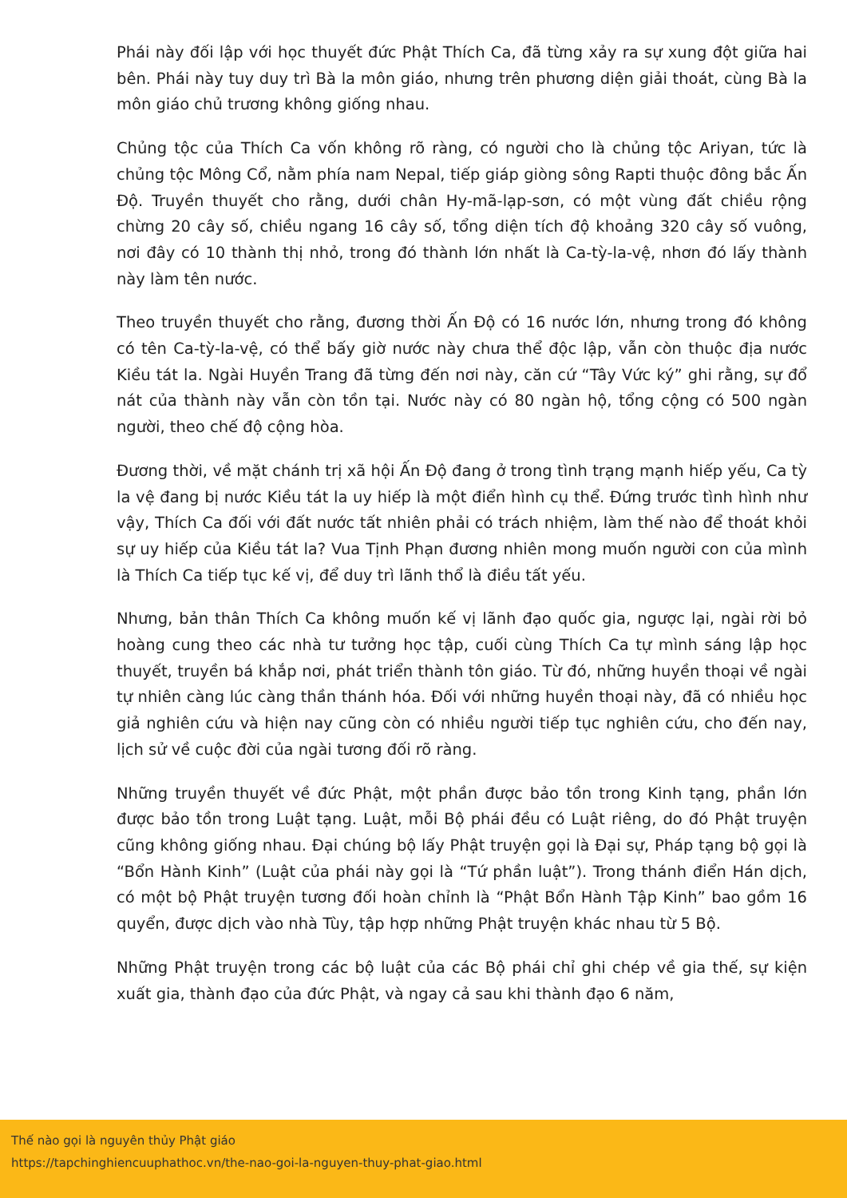Phái này đối lập với học thuyết đức Phật Thích Ca, đã từng xảy ra sự xung đột giữa hai bên. Phái này tuy duy trì Bà la môn giáo, nhưng trên phương diện giải thoát, cùng Bà la môn giáo chủ trương không giống nhau.
Chủng tộc của Thích Ca vốn không rõ ràng, có người cho là chủng tộc Ariyan, tức là chủng tộc Mông Cổ, nằm phía nam Nepal, tiếp giáp giòng sông Rapti thuộc đông bắc Ấn Độ. Truyền thuyết cho rằng, dưới chân Hy-mã-lạp-sơn, có một vùng đất chiều rộng chừng 20 cây số, chiều ngang 16 cây số, tổng diện tích độ khoảng 320 cây số vuông, nơi đây có 10 thành thị nhỏ, trong đó thành lớn nhất là Ca-tỳ-la-vệ, nhơn đó lấy thành này làm tên nước.
Theo truyền thuyết cho rằng, đương thời Ấn Độ có 16 nước lớn, nhưng trong đó không có tên Ca-tỳ-la-vệ, có thể bấy giờ nước này chưa thể độc lập, vẫn còn thuộc địa nước Kiều tát la. Ngài Huyền Trang đã từng đến nơi này, căn cứ “Tây Vức ký” ghi rằng, sự đổ nát của thành này vẫn còn tồn tại. Nước này có 80 ngàn hộ, tổng cộng có 500 ngàn người, theo chế độ cộng hòa.
Đương thời, về mặt chánh trị xã hội Ấn Độ đang ở trong tình trạng mạnh hiếp yếu, Ca tỳ la vệ đang bị nước Kiều tát la uy hiếp là một điển hình cụ thể. Đứng trước tình hình như vậy, Thích Ca đối với đất nước tất nhiên phải có trách nhiệm, làm thế nào để thoát khỏi sự uy hiếp của Kiều tát la? Vua Tịnh Phạn đương nhiên mong muốn người con của mình là Thích Ca tiếp tục kế vị, để duy trì lãnh thổ là điều tất yếu.
Nhưng, bản thân Thích Ca không muốn kế vị lãnh đạo quốc gia, ngược lại, ngài rời bỏ hoàng cung theo các nhà tư tưởng học tập, cuối cùng Thích Ca tự mình sáng lập học thuyết, truyền bá khắp nơi, phát triển thành tôn giáo. Từ đó, những huyền thoại về ngài tự nhiên càng lúc càng thần thánh hóa. Đối với những huyền thoại này, đã có nhiều học giả nghiên cứu và hiện nay cũng còn có nhiều người tiếp tục nghiên cứu, cho đến nay, lịch sử về cuộc đời của ngài tương đối rõ ràng.
Những truyền thuyết về đức Phật, một phần được bảo tồn trong Kinh tạng, phần lớn được bảo tồn trong Luật tạng. Luật, mỗi Bộ phái đều có Luật riêng, do đó Phật truyện cũng không giống nhau. Đại chúng bộ lấy Phật truyện gọi là Đại sự, Pháp tạng bộ gọi là “Bổn Hành Kinh” (Luật của phái này gọi là “Tứ phần luật”). Trong thánh điển Hán dịch, có một bộ Phật truyện tương đối hoàn chỉnh là “Phật Bổn Hành Tập Kinh” bao gồm 16 quyển, được dịch vào nhà Tùy, tập hợp những Phật truyện khác nhau từ 5 Bộ.
Những Phật truyện trong các bộ luật của các Bộ phái chỉ ghi chép về gia thế, sự kiện xuất gia, thành đạo của đức Phật, và ngay cả sau khi thành đạo 6 năm,
Thế nào gọi là nguyên thủy Phật giáo
https://tapchinghiencuuphathoc.vn/the-nao-goi-la-nguyen-thuy-phat-giao.html